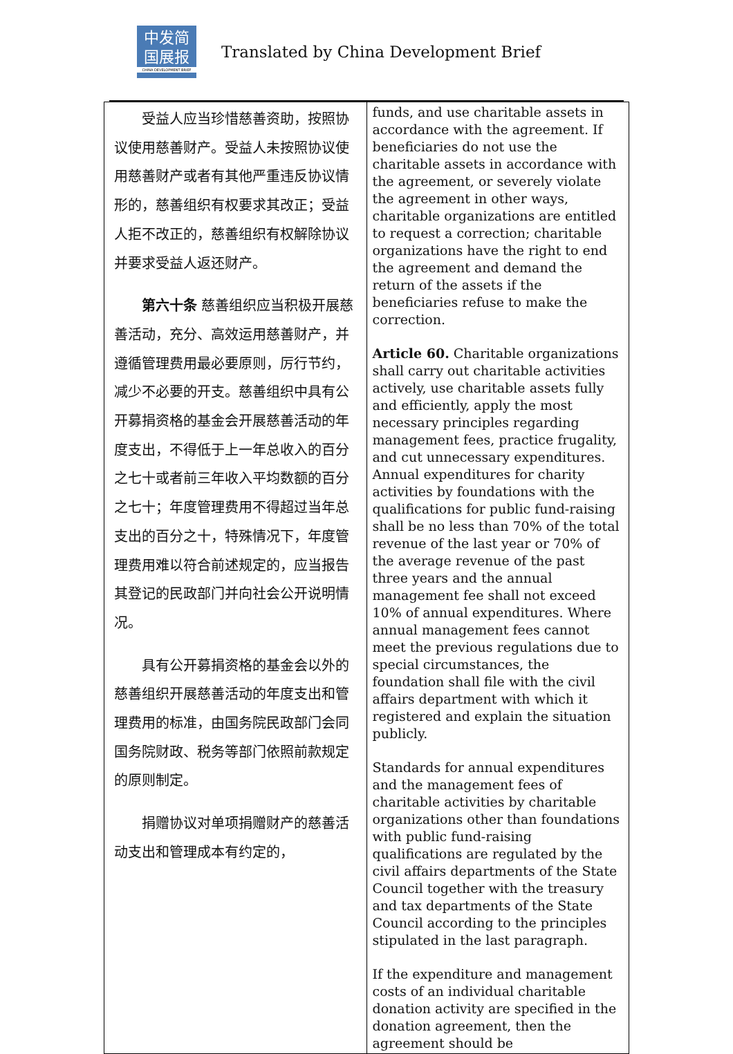中发简
国展报
CHINA DEVELOPMENT BRIEF
Translated by China Development Brief
| 受益人应当珍惜慈善资助，按照协议使用慈善财产。受益人未按照协议使用慈善财产或者有其他严重违反协议情形的，慈善组织有权要求其改正；受益人拒不改正的，慈善组织有权解除协议并要求受益人返还财产。 第六十条 慈善组织应当积极开展慈善活动，充分、高效运用慈善财产，并遵循管理费用最必要原则，厉行节约，减少不必要的开支。慈善组织中具有公开募捐资格的基金会开展慈善活动的年度支出，不得低于上一年总收入的百分之七十或者前三年收入平均数额的百分之七十；年度管理费用不得超过当年总支出的百分之十，特殊情况下，年度管理费用难以符合前述规定的，应当报告其登记的民政部门并向社会公开说明情况。 具有公开募捐资格的基金会以外的慈善组织开展慈善活动的年度支出和管理费用的标准，由国务院民政部门会同国务院财政、税务等部门依照前款规定的原则制定。 捐赠协议对单项捐赠财产的慈善活动支出和管理成本有约定的， | funds, and use charitable assets in accordance with the agreement. If beneficiaries do not use the charitable assets in accordance with the agreement, or severely violate the agreement in other ways, charitable organizations are entitled to request a correction; charitable organizations have the right to end the agreement and demand the return of the assets if the beneficiaries refuse to make the correction. Article 60. Charitable organizations shall carry out charitable activities actively, use charitable assets fully and efficiently, apply the most necessary principles regarding management fees, practice frugality, and cut unnecessary expenditures. Annual expenditures for charity activities by foundations with the qualifications for public fund-raising shall be no less than 70% of the total revenue of the last year or 70% of the average revenue of the past three years and the annual management fee shall not exceed 10% of annual expenditures. Where annual management fees cannot meet the previous regulations due to special circumstances, the foundation shall file with the civil affairs department with which it registered and explain the situation publicly. Standards for annual expenditures and the management fees of charitable activities by charitable organizations other than foundations with public fund-raising qualifications are regulated by the civil affairs departments of the State Council together with the treasury and tax departments of the State Council according to the principles stipulated in the last paragraph. If the expenditure and management costs of an individual charitable donation activity are specified in the donation agreement, then the agreement should be |